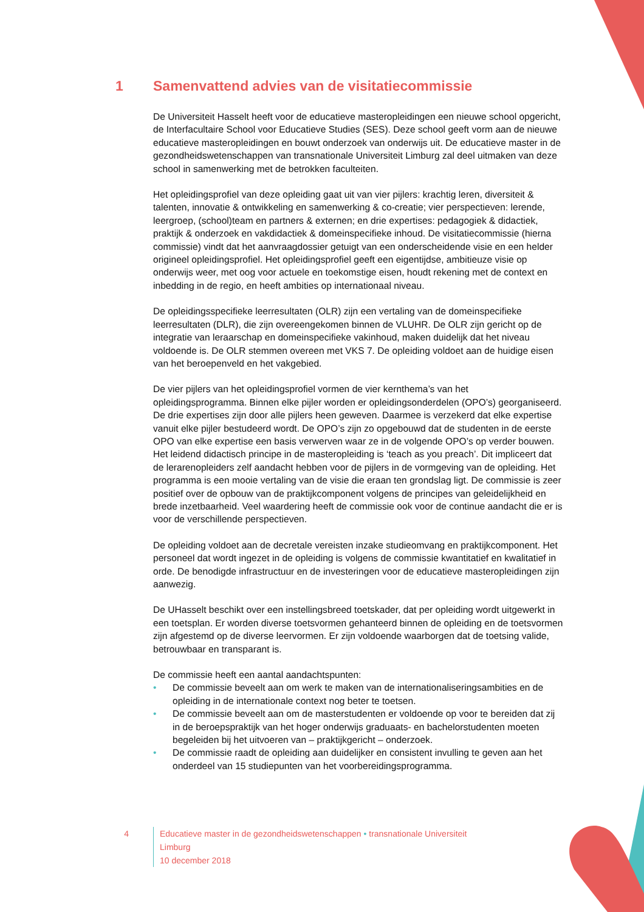1 Samenvattend advies van de visitatiecommissie
De Universiteit Hasselt heeft voor de educatieve masteropleidingen een nieuwe school opgericht, de Interfacultaire School voor Educatieve Studies (SES). Deze school geeft vorm aan de nieuwe educatieve masteropleidingen en bouwt onderzoek van onderwijs uit. De educatieve master in de gezondheidswetenschappen van transnationale Universiteit Limburg zal deel uitmaken van deze school in samenwerking met de betrokken faculteiten.
Het opleidingsprofiel van deze opleiding gaat uit van vier pijlers: krachtig leren, diversiteit & talenten, innovatie & ontwikkeling en samenwerking & co-creatie; vier perspectieven: lerende, leergroep, (school)team en partners & externen; en drie expertises: pedagogiek & didactiek, praktijk & onderzoek en vakdidactiek & domeinspecifieke inhoud. De visitatiecommissie (hierna commissie) vindt dat het aanvraagdossier getuigt van een onderscheidende visie en een helder origineel opleidingsprofiel. Het opleidingsprofiel geeft een eigentijdse, ambitieuze visie op onderwijs weer, met oog voor actuele en toekomstige eisen, houdt rekening met de context en inbedding in de regio, en heeft ambities op internationaal niveau.
De opleidingsspecifieke leerresultaten (OLR) zijn een vertaling van de domeinspecifieke leerresultaten (DLR), die zijn overeengekomen binnen de VLUHR. De OLR zijn gericht op de integratie van leraarschap en domeinspecifieke vakinhoud, maken duidelijk dat het niveau voldoende is. De OLR stemmen overeen met VKS 7. De opleiding voldoet aan de huidige eisen van het beroepenveld en het vakgebied.
De vier pijlers van het opleidingsprofiel vormen de vier kernthema’s van het opleidingsprogramma. Binnen elke pijler worden er opleidingsonderdelen (OPO’s) georganiseerd. De drie expertises zijn door alle pijlers heen geweven. Daarmee is verzekerd dat elke expertise vanuit elke pijler bestudeerd wordt. De OPO’s zijn zo opgebouwd dat de studenten in de eerste OPO van elke expertise een basis verwerven waar ze in de volgende OPO’s op verder bouwen. Het leidend didactisch principe in de masteropleiding is ‘teach as you preach’. Dit impliceert dat de lerarenopleiders zelf aandacht hebben voor de pijlers in de vormgeving van de opleiding. Het programma is een mooie vertaling van de visie die eraan ten grondslag ligt. De commissie is zeer positief over de opbouw van de praktijkcomponent volgens de principes van geleidelijkheid en brede inzetbaarheid. Veel waardering heeft de commissie ook voor de continue aandacht die er is voor de verschillende perspectieven.
De opleiding voldoet aan de decretale vereisten inzake studieomvang en praktijkcomponent. Het personeel dat wordt ingezet in de opleiding is volgens de commissie kwantitatief en kwalitatief in orde. De benodigde infrastructuur en de investeringen voor de educatieve masteropleidingen zijn aanwezig.
De UHasselt beschikt over een instellingsbreed toetskader, dat per opleiding wordt uitgewerkt in een toetsplan. Er worden diverse toetsvormen gehanteerd binnen de opleiding en de toetsvormen zijn afgestemd op de diverse leervormen. Er zijn voldoende waarborgen dat de toetsing valide, betrouwbaar en transparant is.
De commissie heeft een aantal aandachtspunten:
• De commissie beveelt aan om werk te maken van de internationaliseringsambities en de opleiding in de internationale context nog beter te toetsen.
• De commissie beveelt aan om de masterstudenten er voldoende op voor te bereiden dat zij in de beroepspraktijk van het hoger onderwijs graduaats- en bachelorstudenten moeten begeleiden bij het uitvoeren van – praktijkgericht – onderzoek.
• De commissie raadt de opleiding aan duidelijker en consistent invulling te geven aan het onderdeel van 15 studiepunten van het voorbereidingsprogramma.
4 Educatieve master in de gezondheidswetenschappen • transnationale Universiteit Limburg
10 december 2018